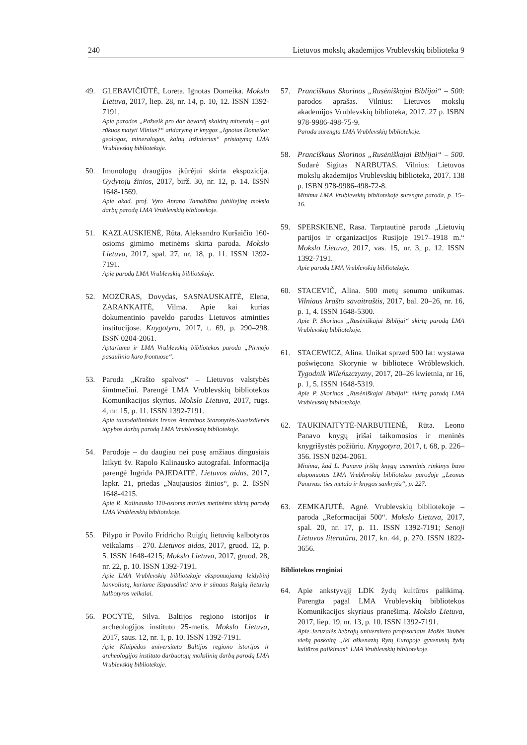240 Lietuvos mokslų akademijos Vrublevskių biblioteka 9
49. GLEBAVIČIŪTĖ, Loreta. Ignotas Domeika. Mokslo Lietuva, 2017, liep. 28, nr. 14, p. 10, 12. ISSN 1392-7191.
Apie parodos „Pažvelk pro dar bevardį skaidrų mineralą – gal rūkuos matyti Vilnius?“ atidarymą ir knygos „Ignotas Domeika: geologas, mineralogas, kalnų inžinierius“ pristatymą LMA Vrublevskių bibliotekoje.
50. Imunologų draugijos įkūrėjui skirta ekspozicija. Gydytojų žinios, 2017, birž. 30, nr. 12, p. 14. ISSN 1648-1569.
Apie akad. prof. Vyto Antano Tamošiūno jubiliejinę mokslo darbų parodą LMA Vrublevskių bibliotekoje.
51. KAZLAUSKIENĖ, Rūta. Aleksandro Kuršaičio 160-osioms gimimo metinėms skirta paroda. Mokslo Lietuva, 2017, spal. 27, nr. 18, p. 11. ISSN 1392-7191.
Apie parodą LMA Vrublevskių bibliotekoje.
52. MOZŪRAS, Dovydas, SASNAUSKAITĖ, Elena, ZARANKAITĖ, Vilma. Apie kai kurias dokumentinio paveldo parodas Lietuvos atminties institucijose. Knygotyra, 2017, t. 69, p. 290–298. ISSN 0204-2061.
Aptariama ir LMA Vrublevskių bibliotekos paroda „Pirmojo pasaulinio karo frontuose“.
53. Paroda „Krašto spalvos“ – Lietuvos valstybės šimtmečiui. Parengė LMA Vrublevskių bibliotekos Komunikacijos skyrius. Mokslo Lietuva, 2017, rugs. 4, nr. 15, p. 11. ISSN 1392-7191.
Apie tautodailininkės Irenos Antaninos Staronytės-Suveizdienės tapybos darbų parodą LMA Vrublevskių bibliotekoje.
54. Parodoje – du daugiau nei pusę amžiaus dingusiais laikyti šv. Rapolo Kalinausko autografai. Informaciją parengė Ingrida PAJEDAITĖ. Lietuvos aidas, 2017, lapkr. 21, priedas „Naujausios žinios“, p. 2. ISSN 1648-4215.
Apie R. Kalinausko 110-osioms mirties metinėms skirtą parodą LMA Vrublevskių bibliotekoje.
55. Pilypo ir Povilo Fridricho Ruigių lietuvių kalbotyros veikalams – 270. Lietuvos aidas, 2017, gruod. 12, p. 5. ISSN 1648-4215; Mokslo Lietuva, 2017, gruod. 28, nr. 22, p. 10. ISSN 1392-7191.
Apie LMA Vrublevskių bibliotekoje eksponuojamą leidybinį konvoliutą, kuriame išspausdinti tėvo ir sūnaus Ruigių lietuvių kalbotyros veikalai.
56. POCYTĖ, Silva. Baltijos regiono istorijos ir archeologijos instituto 25-metis. Mokslo Lietuva, 2017, saus. 12, nr. 1, p. 10. ISSN 1392-7191.
Apie Klaipėdos universiteto Baltijos regiono istorijos ir archeologijos instituto darbuotojų mokslinių darbų parodą LMA Vrublevskių bibliotekoje.
57. Pranciškaus Skorinos „Rusėniškajai Biblijai“ – 500: parodos aprašas. Vilnius: Lietuvos mokslų akademijos Vrublevskių biblioteka, 2017. 27 p. ISBN 978-9986-498-75-9.
Paroda surengta LMA Vrublevskių bibliotekoje.
58. Pranciškaus Skorinos „Rusėniškajai Biblijai“ – 500. Sudarė Sigitas NARBUTAS. Vilnius: Lietuvos mokslų akademijos Vrublevskių biblioteka, 2017. 138 p. ISBN 978-9986-498-72-8.
Minima LMA Vrublevskių bibliotekoje surengta paroda, p. 15–16.
59. SPERSKIENĖ, Rasa. Tarptautinė paroda „Lietuvių partijos ir organizacijos Rusijoje 1917–1918 m.“ Mokslo Lietuva, 2017, vas. 15, nr. 3, p. 12. ISSN 1392-7191.
Apie parodą LMA Vrublevskių bibliotekoje.
60. STACEVIČ, Alina. 500 metų senumo unikumas. Vilniaus krašto savaitraštis, 2017, bal. 20–26, nr. 16, p. 1, 4. ISSN 1648-5300.
Apie P. Skorinos „Rusėniškajai Biblijai“ skirtą parodą LMA Vrublevskių bibliotekoje.
61. STACEWICZ, Alina. Unikat sprzed 500 lat: wystawa poświęcona Skorynie w bibliotece Wróblewskich. Tygodnik Wileńszczyzny, 2017, 20–26 kwietnia, nr 16, p. 1, 5. ISSN 1648-5319.
Apie P. Skorinos „Rusėniškajai Biblijai“ skirtą parodą LMA Vrublevskių bibliotekoje.
62. TAUKINAITYTĖ-NARBUTIENĖ, Rūta. Leono Panavo knygų įrišai taikomosios ir meninės knygrišystės požiūriu. Knygotyra, 2017, t. 68, p. 226–356. ISSN 0204-2061.
Minima, kad L. Panavo įrištų knygų asmeninis rinkinys buvo eksponuotas LMA Vrublevskių bibliotekos parodoje „Leonas Panavas: ties metalo ir knygos sankryža“, p. 227.
63. ZEMKAJUTĖ, Agnė. Vrublevskių bibliotekoje – paroda „Reformacijai 500“. Mokslo Lietuva, 2017, spal. 20, nr. 17, p. 11. ISSN 1392-7191; Senoji Lietuvos literatūra, 2017, kn. 44, p. 270. ISSN 1822-3656.
Bibliotekos renginiai
64. Apie ankstyvąjį LDK žydų kultūros palikimą. Parengta pagal LMA Vrublevskių bibliotekos Komunikacijos skyriaus pranešimą. Mokslo Lietuva, 2017, liep. 19, nr. 13, p. 10. ISSN 1392-7191.
Apie Jeruzalės hebrajų universiteto profesoriaus Mošės Taubės viešą paskaitą „Iki aškenazių Rytų Europoje gyvenusių žydų kultūros palikimas“ LMA Vrublevskių bibliotekoje.